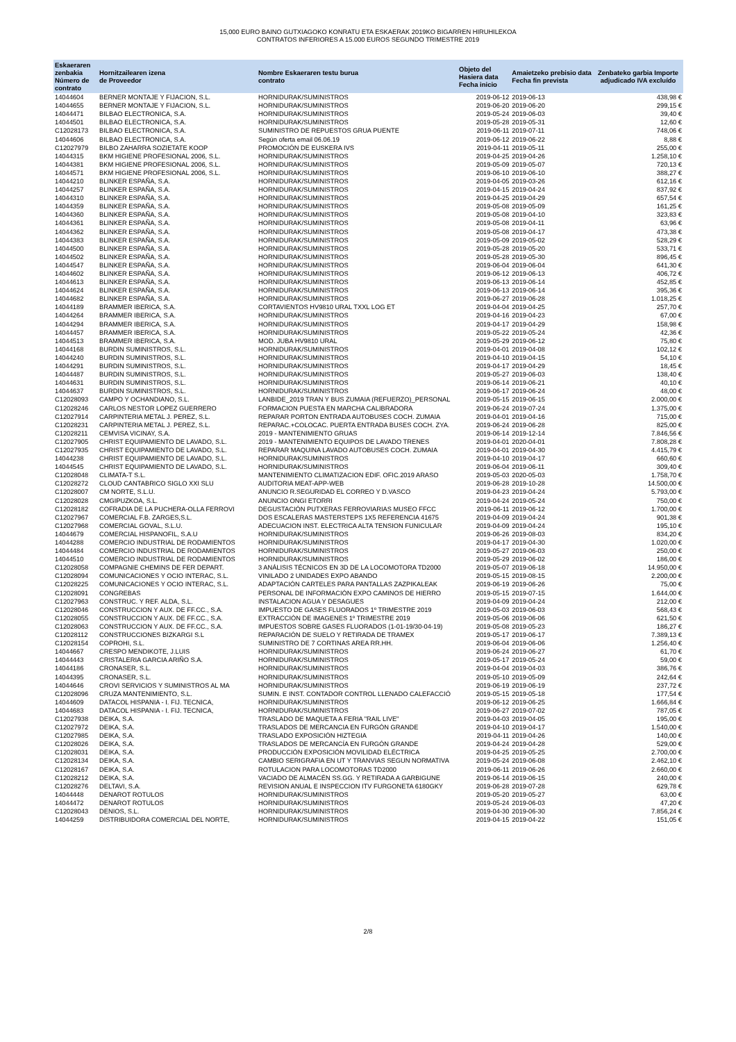15,000 EURO BAINO GUTXIAGOKO KONRATU ETA ESKAERAK 2019KO BIGARREN HIRUHILEKOA
CONTRATOS INFERIORES A 15.000 EUROS SEGUNDO TRIMESTRE 2019
| Eskaeraren zenbakia Número de contrato | Hornitzailearen izena de Proveedor | Nombre Eskaeraren testu burua contrato | Objeto del Hasiera data Fecha inicio | Amaietzeko prebisio data Fecha fin prevista | Zenbateko garbia Importe adjudicado IVA excluído |
| --- | --- | --- | --- | --- | --- |
| 14044604 | BERNER MONTAJE Y FIJACION, S.L. | HORNIDURAK/SUMINISTROS | 2019-06-12 | 2019-06-13 | 438,98 € |
| 14044655 | BERNER MONTAJE Y FIJACION, S.L. | HORNIDURAK/SUMINISTROS | 2019-06-20 | 2019-06-20 | 299,15 € |
| 14044471 | BILBAO ELECTRONICA, S.A. | HORNIDURAK/SUMINISTROS | 2019-05-24 | 2019-06-03 | 39,40 € |
| 14044501 | BILBAO ELECTRONICA, S.A. | HORNIDURAK/SUMINISTROS | 2019-05-28 | 2019-05-31 | 12,60 € |
| C12028173 | BILBAO ELECTRONICA, S.A. | SUMINISTRO DE REPUESTOS GRUA PUENTE | 2019-06-11 | 2019-07-11 | 748,06 € |
| 14044606 | BILBAO ELECTRONICA, S.A. | Según oferta email 06.06.19 | 2019-06-12 | 2019-06-22 | 8,88 € |
| C12027979 | BILBO ZAHARRA SOZIETATE KOOP | PROMOCIÓN DE EUSKERA IVS | 2019-04-11 | 2019-05-11 | 255,00 € |
| 14044315 | BKM HIGIENE PROFESIONAL 2006, S.L. | HORNIDURAK/SUMINISTROS | 2019-04-25 | 2019-04-26 | 1.258,10 € |
| 14044381 | BKM HIGIENE PROFESIONAL 2006, S.L. | HORNIDURAK/SUMINISTROS | 2019-05-09 | 2019-05-07 | 720,13 € |
| 14044571 | BKM HIGIENE PROFESIONAL 2006, S.L. | HORNIDURAK/SUMINISTROS | 2019-06-10 | 2019-06-10 | 388,27 € |
| 14044210 | BLINKER ESPAÑA, S.A. | HORNIDURAK/SUMINISTROS | 2019-04-05 | 2019-03-26 | 612,16 € |
| 14044257 | BLINKER ESPAÑA, S.A. | HORNIDURAK/SUMINISTROS | 2019-04-15 | 2019-04-24 | 837,92 € |
| 14044310 | BLINKER ESPAÑA, S.A. | HORNIDURAK/SUMINISTROS | 2019-04-25 | 2019-04-29 | 657,54 € |
| 14044359 | BLINKER ESPAÑA, S.A. | HORNIDURAK/SUMINISTROS | 2019-05-08 | 2019-05-09 | 161,25 € |
| 14044360 | BLINKER ESPAÑA, S.A. | HORNIDURAK/SUMINISTROS | 2019-05-08 | 2019-04-10 | 323,83 € |
| 14044361 | BLINKER ESPAÑA, S.A. | HORNIDURAK/SUMINISTROS | 2019-05-08 | 2019-04-11 | 63,96 € |
| 14044362 | BLINKER ESPAÑA, S.A. | HORNIDURAK/SUMINISTROS | 2019-05-08 | 2019-04-17 | 473,38 € |
| 14044383 | BLINKER ESPAÑA, S.A. | HORNIDURAK/SUMINISTROS | 2019-05-09 | 2019-05-02 | 528,29 € |
| 14044500 | BLINKER ESPAÑA, S.A. | HORNIDURAK/SUMINISTROS | 2019-05-28 | 2019-05-20 | 533,71 € |
| 14044502 | BLINKER ESPAÑA, S.A. | HORNIDURAK/SUMINISTROS | 2019-05-28 | 2019-05-30 | 896,45 € |
| 14044547 | BLINKER ESPAÑA, S.A. | HORNIDURAK/SUMINISTROS | 2019-06-04 | 2019-06-04 | 641,30 € |
| 14044602 | BLINKER ESPAÑA, S.A. | HORNIDURAK/SUMINISTROS | 2019-06-12 | 2019-06-13 | 406,72 € |
| 14044613 | BLINKER ESPAÑA, S.A. | HORNIDURAK/SUMINISTROS | 2019-06-13 | 2019-06-14 | 452,85 € |
| 14044624 | BLINKER ESPAÑA, S.A. | HORNIDURAK/SUMINISTROS | 2019-06-13 | 2019-06-14 | 395,36 € |
| 14044682 | BLINKER ESPAÑA, S.A. | HORNIDURAK/SUMINISTROS | 2019-06-27 | 2019-06-28 | 1.018,25 € |
| 14044189 | BRAMMER IBERICA, S.A. | CORTAVIENTOS HV9810 URAL TXXL LOG ET | 2019-04-04 | 2019-04-25 | 257,70 € |
| 14044264 | BRAMMER IBERICA, S.A. | HORNIDURAK/SUMINISTROS | 2019-04-16 | 2019-04-23 | 67,00 € |
| 14044294 | BRAMMER IBERICA, S.A. | HORNIDURAK/SUMINISTROS | 2019-04-17 | 2019-04-29 | 158,98 € |
| 14044457 | BRAMMER IBERICA, S.A. | HORNIDURAK/SUMINISTROS | 2019-05-22 | 2019-05-24 | 42,36 € |
| 14044513 | BRAMMER IBERICA, S.A. | MOD. JUBA HV9810 URAL | 2019-05-29 | 2019-06-12 | 75,80 € |
| 14044168 | BURDIN SUMINISTROS, S.L. | HORNIDURAK/SUMINISTROS | 2019-04-01 | 2019-04-08 | 102,12 € |
| 14044240 | BURDIN SUMINISTROS, S.L. | HORNIDURAK/SUMINISTROS | 2019-04-10 | 2019-04-15 | 54,10 € |
| 14044291 | BURDIN SUMINISTROS, S.L. | HORNIDURAK/SUMINISTROS | 2019-04-17 | 2019-04-29 | 18,45 € |
| 14044487 | BURDIN SUMINISTROS, S.L. | HORNIDURAK/SUMINISTROS | 2019-05-27 | 2019-06-03 | 138,40 € |
| 14044631 | BURDIN SUMINISTROS, S.L. | HORNIDURAK/SUMINISTROS | 2019-06-14 | 2019-06-21 | 40,10 € |
| 14044637 | BURDIN SUMINISTROS, S.L. | HORNIDURAK/SUMINISTROS | 2019-06-17 | 2019-06-24 | 48,00 € |
| C12028093 | CAMPO Y OCHANDIANO, S.L. | LANBIDE_2019 TRAN Y BUS ZUMAIA (REFUERZO)_PERSONAL | 2019-05-15 | 2019-06-15 | 2.000,00 € |
| C12028246 | CARLOS NESTOR LOPEZ GUERRERO | FORMACION PUESTA EN MARCHA CALIBRADORA | 2019-06-24 | 2019-07-24 | 1.375,00 € |
| C12027914 | CARPINTERIA METAL J. PEREZ, S.L. | REPARAR PORTON ENTRADA AUTOBUSES COCH. ZUMAIA | 2019-04-01 | 2019-04-16 | 715,00 € |
| C12028231 | CARPINTERIA METAL J. PEREZ, S.L. | REPARAC.+COLOCAC. PUERTA ENTRADA BUSES COCH. ZYA. | 2019-06-24 | 2019-06-28 | 825,00 € |
| C12028211 | CEMVISA VICINAY, S.A. | 2019 - MANTENIMIENTO GRUAS | 2019-06-14 | 2019-12-14 | 7.846,56 € |
| C12027905 | CHRIST EQUIPAMIENTO DE LAVADO, S.L. | 2019 - MANTENIMIENTO EQUIPOS DE LAVADO TRENES | 2019-04-01 | 2020-04-01 | 7.808,28 € |
| C12027935 | CHRIST EQUIPAMIENTO DE LAVADO, S.L. | REPARAR MAQUINA LAVADO AUTOBUSES COCH. ZUMAIA | 2019-04-01 | 2019-04-30 | 4.415,79 € |
| 14044238 | CHRIST EQUIPAMIENTO DE LAVADO, S.L. | HORNIDURAK/SUMINISTROS | 2019-04-10 | 2019-04-17 | 660,60 € |
| 14044545 | CHRIST EQUIPAMIENTO DE LAVADO, S.L. | HORNIDURAK/SUMINISTROS | 2019-06-04 | 2019-06-11 | 309,40 € |
| C12028048 | CLIMATA-T S.L. | MANTENIMIENTO CLIMATIZACION EDIF. OFIC.2019 ARASO | 2019-05-03 | 2020-05-03 | 1.758,70 € |
| C12028272 | CLOUD CANTABRICO SIGLO XXI SLU | AUDITORIA MEAT-APP-WEB | 2019-06-28 | 2019-10-28 | 14.500,00 € |
| C12028007 | CM NORTE, S.L.U. | ANUNCIO R.SEGURIDAD EL CORREO Y D.VASCO | 2019-04-23 | 2019-04-24 | 5.793,00 € |
| C12028028 | CMGIPUZKOA, S.L. | ANUNCIO ONGI ETORRI | 2019-04-24 | 2019-05-24 | 750,00 € |
| C12028182 | COFRADIA DE LA PUCHERA-OLLA FERROVI | DEGUSTACIÓN PUTXERAS FERROVIARIAS MUSEO FFCC | 2019-06-11 | 2019-06-12 | 1.700,00 € |
| C12027967 | COMERCIAL F.B. ZARGES,S.L. | DOS ESCALERAS MASTERSTEPS 1X5 REFERENCIA 41675 | 2019-04-09 | 2019-04-24 | 901,38 € |
| C12027968 | COMERCIAL GOVAL, S.L.U. | ADECUACION INST. ELECTRICA ALTA TENSION FUNICULAR | 2019-04-09 | 2019-04-24 | 195,10 € |
| 14044679 | COMERCIAL HISPANOFIL, S.A.U | HORNIDURAK/SUMINISTROS | 2019-06-26 | 2019-08-03 | 834,20 € |
| 14044288 | COMERCIO INDUSTRIAL DE RODAMIENTOS | HORNIDURAK/SUMINISTROS | 2019-04-17 | 2019-04-30 | 1.020,00 € |
| 14044484 | COMERCIO INDUSTRIAL DE RODAMIENTOS | HORNIDURAK/SUMINISTROS | 2019-05-27 | 2019-06-03 | 250,00 € |
| 14044510 | COMERCIO INDUSTRIAL DE RODAMIENTOS | HORNIDURAK/SUMINISTROS | 2019-05-29 | 2019-06-02 | 186,00 € |
| C12028058 | COMPAGNIE CHEMINS DE FER DEPART. | 3 ANÁLISIS TÉCNICOS EN 3D DE LA LOCOMOTORA TD2000 | 2019-05-07 | 2019-06-18 | 14.950,00 € |
| C12028094 | COMUNICACIONES Y OCIO INTERAC, S.L. | VINILADO 2 UNIDADES EXPO ABANDO | 2019-05-15 | 2019-08-15 | 2.200,00 € |
| C12028225 | COMUNICACIONES Y OCIO INTERAC, S.L. | ADAPTACIÓN CARTELES PARA PANTALLAS ZAZPIKALEAK | 2019-06-19 | 2019-06-26 | 75,00 € |
| C12028091 | CONGREBAS | PERSONAL DE INFORMACIÓN EXPO CAMINOS DE HIERRO | 2019-05-15 | 2019-07-15 | 1.644,00 € |
| C12027963 | CONSTRUC. Y REF. ALDA, S.L. | INSTALACION AGUA Y DESAGUES | 2019-04-09 | 2019-04-24 | 212,00 € |
| C12028046 | CONSTRUCCION Y AUX. DE FF.CC., S.A. | IMPUESTO DE GASES FLUORADOS 1º TRIMESTRE 2019 | 2019-05-03 | 2019-06-03 | 568,43 € |
| C12028055 | CONSTRUCCION Y AUX. DE FF.CC., S.A. | EXTRACCIÓN DE IMAGENES 1º TRIMESTRE 2019 | 2019-05-06 | 2019-06-06 | 621,50 € |
| C12028063 | CONSTRUCCION Y AUX. DE FF.CC., S.A. | IMPUESTOS SOBRE GASES FLUORADOS (1-01-19/30-04-19) | 2019-05-08 | 2019-05-23 | 186,27 € |
| C12028112 | CONSTRUCCIONES BIZKARGI S.L | REPARACIÓN DE SUELO Y RETIRADA DE TRAMEX | 2019-05-17 | 2019-06-17 | 7.389,13 € |
| C12028154 | COPROHI, S.L. | SUMINISTRO DE 7 CORTINAS AREA RR.HH. | 2019-06-04 | 2019-06-06 | 1.256,40 € |
| 14044667 | CRESPO MENDIKOTE, J.LUIS | HORNIDURAK/SUMINISTROS | 2019-06-24 | 2019-06-27 | 61,70 € |
| 14044443 | CRISTALERIA GARCIA ARIÑO S.A. | HORNIDURAK/SUMINISTROS | 2019-05-17 | 2019-05-24 | 59,00 € |
| 14044186 | CRONASER, S.L. | HORNIDURAK/SUMINISTROS | 2019-04-04 | 2019-04-03 | 386,76 € |
| 14044395 | CRONASER, S.L. | HORNIDURAK/SUMINISTROS | 2019-05-10 | 2019-05-09 | 242,64 € |
| 14044646 | CROVI SERVICIOS Y SUMINISTROS AL MA | HORNIDURAK/SUMINISTROS | 2019-06-19 | 2019-06-19 | 237,72 € |
| C12028096 | CRUZA MANTENIMIENTO, S.L. | SUMIN. E INST. CONTADOR CONTROL LLENADO CALEFACCIÓ | 2019-05-15 | 2019-05-18 | 177,54 € |
| 14044609 | DATACOL HISPANIA - I. FIJ. TECNICA, | HORNIDURAK/SUMINISTROS | 2019-06-12 | 2019-06-25 | 1.666,84 € |
| 14044683 | DATACOL HISPANIA - I. FIJ. TECNICA, | HORNIDURAK/SUMINISTROS | 2019-06-27 | 2019-07-02 | 787,05 € |
| C12027938 | DEIKA, S.A. | TRASLADO DE MAQUETA A FERIA "RAIL LIVE" | 2019-04-03 | 2019-04-05 | 195,00 € |
| C12027972 | DEIKA, S.A. | TRASLADOS DE MERCANCIA EN FURGÓN GRANDE | 2019-04-10 | 2019-04-17 | 1.540,00 € |
| C12027985 | DEIKA, S.A. | TRASLADO EXPOSICIÓN HIZTEGIA | 2019-04-11 | 2019-04-26 | 140,00 € |
| C12028026 | DEIKA, S.A. | TRASLADOS DE MERCANCÍA EN FURGÓN GRANDE | 2019-04-24 | 2019-04-28 | 529,00 € |
| C12028031 | DEIKA, S.A. | PRODUCCIÓN EXPOSICIÓN MOVILIDAD ELÉCTRICA | 2019-04-25 | 2019-05-25 | 2.700,00 € |
| C12028134 | DEIKA, S.A. | CAMBIO SERIGRAFIA EN UT Y TRANVIAS SEGUN NORMATIVA | 2019-05-24 | 2019-06-08 | 2.462,10 € |
| C12028167 | DEIKA, S.A. | ROTULACION PARA LOCOMOTORAS TD2000 | 2019-06-11 | 2019-06-26 | 2.660,00 € |
| C12028212 | DEIKA, S.A. | VACIADO DE ALMACÉN SS.GG. Y RETIRADA A GARBIGUNE | 2019-06-14 | 2019-06-15 | 240,00 € |
| C12028276 | DELTAVI, S.A. | REVISION ANUAL E INSPECCION ITV FURGONETA 6180GKY | 2019-06-28 | 2019-07-28 | 629,78 € |
| 14044448 | DENAROT ROTULOS | HORNIDURAK/SUMINISTROS | 2019-05-20 | 2019-05-27 | 63,00 € |
| 14044472 | DENAROT ROTULOS | HORNIDURAK/SUMINISTROS | 2019-05-24 | 2019-06-03 | 47,20 € |
| C12028043 | DENIOS, S.L. | HORNIDURAK/SUMINISTROS | 2019-04-30 | 2019-06-30 | 7.856,24 € |
| 14044259 | DISTRIBUIDORA COMERCIAL DEL NORTE, | HORNIDURAK/SUMINISTROS | 2019-04-15 | 2019-04-22 | 151,05 € |
2/8